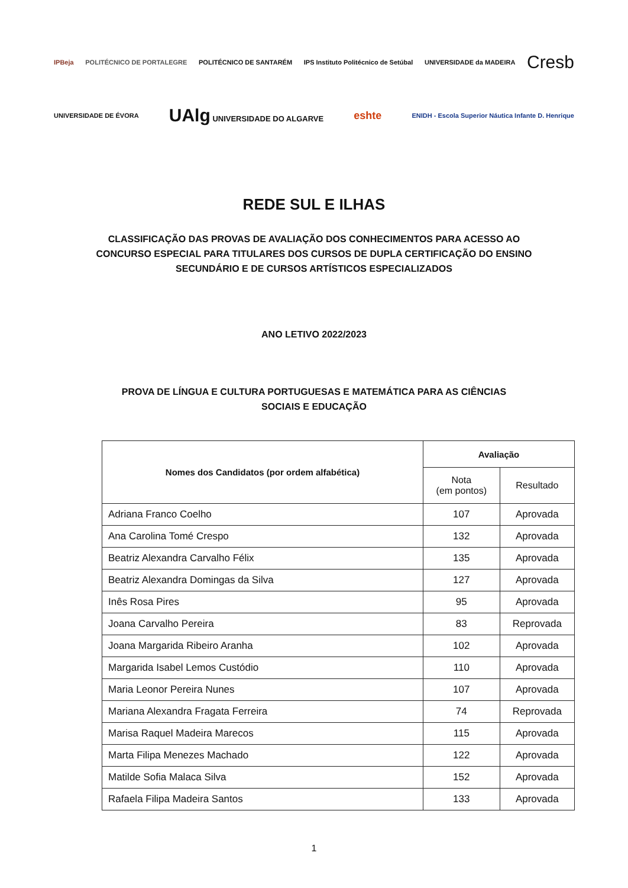IPBeja POLITÉCNICO DE PORTALEGRE POLITÉCNICO DE SANTARÉM IPS Instituto Politécnico de Setúbal UNIVERSIDADE da MADEIRA Cresb
UNIVERSIDADE DE ÉVORA UAlg UNIVERSIDADE DO ALGARVE eshte ENIDH - Escola Superior Náutica Infante D. Henrique
REDE SUL E ILHAS
CLASSIFICAÇÃO DAS PROVAS DE AVALIAÇÃO DOS CONHECIMENTOS PARA ACESSO AO CONCURSO ESPECIAL PARA TITULARES DOS CURSOS DE DUPLA CERTIFICAÇÃO DO ENSINO SECUNDÁRIO E DE CURSOS ARTÍSTICOS ESPECIALIZADOS
ANO LETIVO 2022/2023
PROVA DE LÍNGUA E CULTURA PORTUGUESAS E MATEMÁTICA PARA AS CIÊNCIAS SOCIAIS E EDUCAÇÃO
| Nomes dos Candidatos (por ordem alfabética) | Avaliação | |
| --- | --- | --- |
| | Nota (em pontos) | Resultado |
| Adriana Franco Coelho | 107 | Aprovada |
| Ana Carolina Tomé Crespo | 132 | Aprovada |
| Beatriz Alexandra Carvalho Félix | 135 | Aprovada |
| Beatriz Alexandra Domingas da Silva | 127 | Aprovada |
| Inês Rosa Pires | 95 | Aprovada |
| Joana Carvalho Pereira | 83 | Reprovada |
| Joana Margarida Ribeiro Aranha | 102 | Aprovada |
| Margarida Isabel Lemos Custódio | 110 | Aprovada |
| Maria Leonor Pereira Nunes | 107 | Aprovada |
| Mariana Alexandra Fragata Ferreira | 74 | Reprovada |
| Marisa Raquel Madeira Marecos | 115 | Aprovada |
| Marta Filipa Menezes Machado | 122 | Aprovada |
| Matilde Sofia Malaca Silva | 152 | Aprovada |
| Rafaela Filipa Madeira Santos | 133 | Aprovada |
1